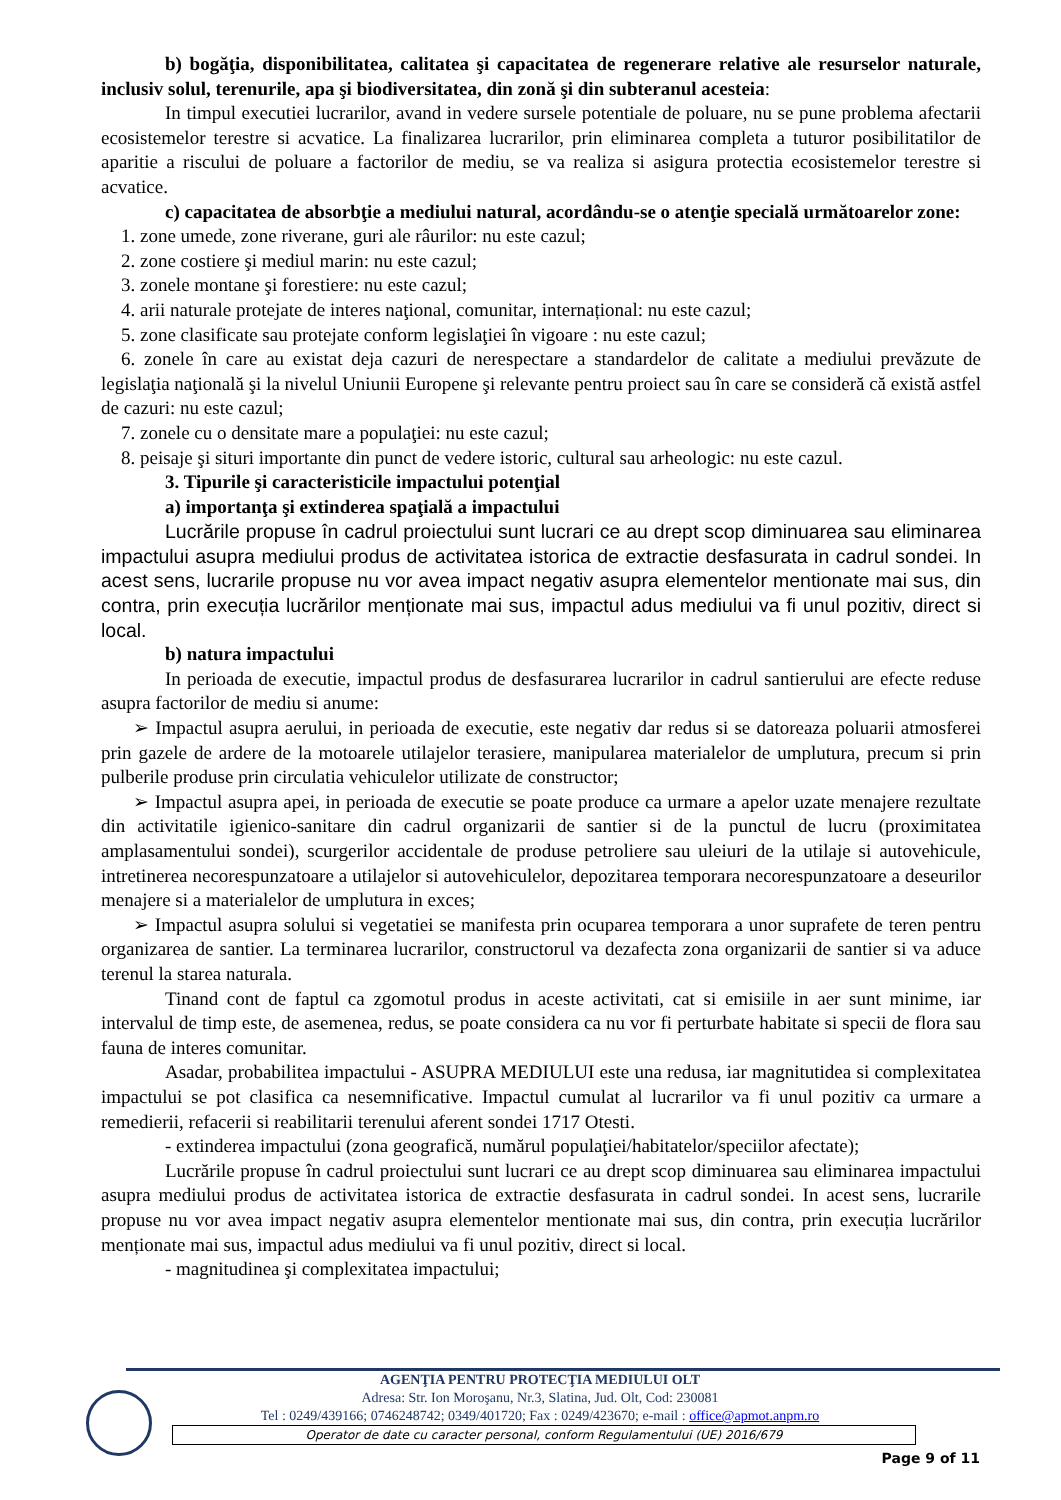b) bogăţia, disponibilitatea, calitatea şi capacitatea de regenerare relative ale resurselor naturale, inclusiv solul, terenurile, apa şi biodiversitatea, din zonă şi din subteranul acesteia:
In timpul executiei lucrarilor, avand in vedere sursele potentiale de poluare, nu se pune problema afectarii ecosistemelor terestre si acvatice. La finalizarea lucrarilor, prin eliminarea completa a tuturor posibilitatilor de aparitie a riscului de poluare a factorilor de mediu, se va realiza si asigura protectia ecosistemelor terestre si acvatice.
c) capacitatea de absorbţie a mediului natural, acordându-se o atenţie specială următoarelor zone:
1. zone umede, zone riverane, guri ale râurilor: nu este cazul;
2. zone costiere şi mediul marin: nu este cazul;
3. zonele montane şi forestiere: nu este cazul;
4. arii naturale protejate de interes naţional, comunitar, internațional: nu este cazul;
5. zone clasificate sau protejate conform legislaţiei în vigoare : nu este cazul;
6. zonele în care au existat deja cazuri de nerespectare a standardelor de calitate a mediului prevăzute de legislaţia naţională şi la nivelul Uniunii Europene şi relevante pentru proiect sau în care se consideră că există astfel de cazuri: nu este cazul;
7. zonele cu o densitate mare a populaţiei: nu este cazul;
8. peisaje şi situri importante din punct de vedere istoric, cultural sau arheologic: nu este cazul.
3. Tipurile şi caracteristicile impactului potenţial
a) importanţa şi extinderea spaţială a impactului
Lucrările propuse în cadrul proiectului sunt lucrari ce au drept scop diminuarea sau eliminarea impactului asupra mediului produs de activitatea istorica de extractie desfasurata in cadrul sondei. In acest sens, lucrarile propuse nu vor avea impact negativ asupra elementelor mentionate mai sus, din contra, prin execuția lucrărilor menționate mai sus, impactul adus mediului va fi unul pozitiv, direct si local.
b) natura impactului
In perioada de executie, impactul produs de desfasurarea lucrarilor in cadrul santierului are efecte reduse asupra factorilor de mediu si anume:
➢ Impactul asupra aerului, in perioada de executie, este negativ dar redus si se datoreaza poluarii atmosferei prin gazele de ardere de la motoarele utilajelor terasiere, manipularea materialelor de umplutura, precum si prin pulberile produse prin circulatia vehiculelor utilizate de constructor;
➢ Impactul asupra apei, in perioada de executie se poate produce ca urmare a apelor uzate menajere rezultate din activitatile igienico-sanitare din cadrul organizarii de santier si de la punctul de lucru (proximitatea amplasamentului sondei), scurgerilor accidentale de produse petroliere sau uleiuri de la utilaje si autovehicule, intretinerea necorespunzatoare a utilajelor si autovehiculelor, depozitarea temporara necorespunzatoare a deseurilor menajere si a materialelor de umplutura in exces;
➢ Impactul asupra solului si vegetatiei se manifesta prin ocuparea temporara a unor suprafete de teren pentru organizarea de santier. La terminarea lucrarilor, constructorul va dezafecta zona organizarii de santier si va aduce terenul la starea naturala.
Tinand cont de faptul ca zgomotul produs in aceste activitati, cat si emisiile in aer sunt minime, iar intervalul de timp este, de asemenea, redus, se poate considera ca nu vor fi perturbate habitate si specii de flora sau fauna de interes comunitar.
Asadar, probabilitea impactului - ASUPRA MEDIULUI este una redusa, iar magnitutidea si complexitatea impactului se pot clasifica ca nesemnificative. Impactul cumulat al lucrarilor va fi unul pozitiv ca urmare a remedierii, refacerii si reabilitarii terenului aferent sondei 1717 Otesti.
- extinderea impactului (zona geografică, numărul populaţiei/habitatelor/speciilor afectate);
Lucrările propuse în cadrul proiectului sunt lucrari ce au drept scop diminuarea sau eliminarea impactului asupra mediului produs de activitatea istorica de extractie desfasurata in cadrul sondei. In acest sens, lucrarile propuse nu vor avea impact negativ asupra elementelor mentionate mai sus, din contra, prin execuția lucrărilor menționate mai sus, impactul adus mediului va fi unul pozitiv, direct si local.
- magnitudinea şi complexitatea impactului;
AGENŢIA PENTRU PROTECŢIA MEDIULUI OLT
Adresa: Str. Ion Moroşanu, Nr.3, Slatina, Jud. Olt, Cod: 230081
Tel : 0249/439166; 0746248742; 0349/401720; Fax : 0249/423670; e-mail : office@apmot.anpm.ro
Operator de date cu caracter personal, conform Regulamentului (UE) 2016/679
Page 9 of 11